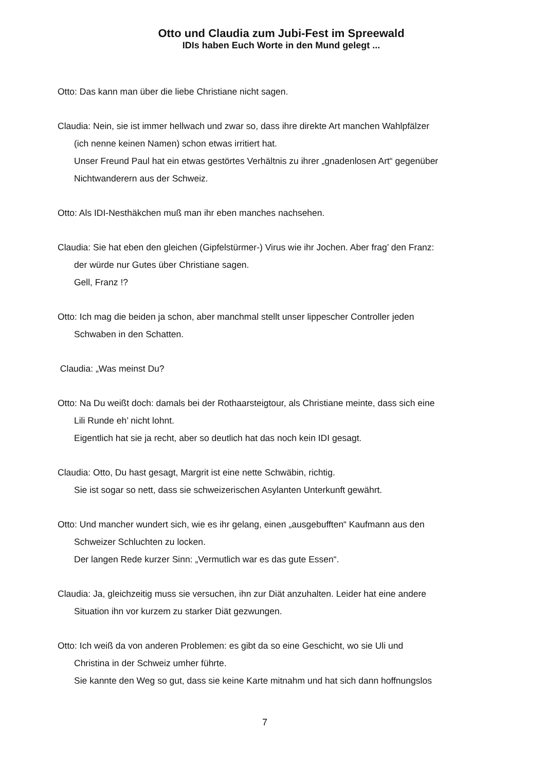Otto und Claudia zum Jubi-Fest im Spreewald
IDIs haben Euch Worte in den Mund gelegt ...
Otto: Das kann man über die liebe Christiane nicht sagen.
Claudia: Nein, sie ist immer hellwach und zwar so, dass ihre direkte Art manchen Wahlpfälzer
(ich nenne keinen Namen) schon etwas irritiert hat.
Unser Freund Paul hat ein etwas gestörtes Verhältnis zu ihrer „gnadenlosen Art“ gegenüber
Nichtwanderern aus der Schweiz.
Otto: Als IDI-Nesthäkchen muß man ihr eben manches nachsehen.
Claudia: Sie hat eben den gleichen (Gipfelstürmer-) Virus wie ihr Jochen. Aber frag’ den Franz:
der würde nur Gutes über Christiane sagen.
Gell, Franz !?
Otto: Ich mag die beiden ja schon, aber manchmal stellt unser lippescher Controller jeden
Schwaben in den Schatten.
Claudia: „Was meinst Du?
Otto: Na Du weißt doch: damals bei der Rothaarsteigtour, als Christiane meinte, dass sich eine
Lili Runde eh’ nicht lohnt.
Eigentlich hat sie ja recht, aber so deutlich hat das noch kein IDI gesagt.
Claudia: Otto, Du hast gesagt, Margrit ist eine nette Schwäbin, richtig.
Sie ist sogar so nett, dass sie schweizerischen Asylanten Unterkunft gewährt.
Otto: Und mancher wundert sich, wie es ihr gelang, einen „ausgebufften“ Kaufmann aus den
Schweizer Schluchten zu locken.
Der langen Rede kurzer Sinn: „Vermutlich war es das gute Essen“.
Claudia: Ja, gleichzeitig muss sie versuchen, ihn zur Diät anzuhalten. Leider hat eine andere
Situation ihn vor kurzem zu starker Diät gezwungen.
Otto: Ich weiß da von anderen Problemen: es gibt da so eine Geschicht, wo sie Uli und
Christina in der Schweiz umher führte.
Sie kannte den Weg so gut, dass sie keine Karte mitnahm und hat sich dann hoffnungslos
7